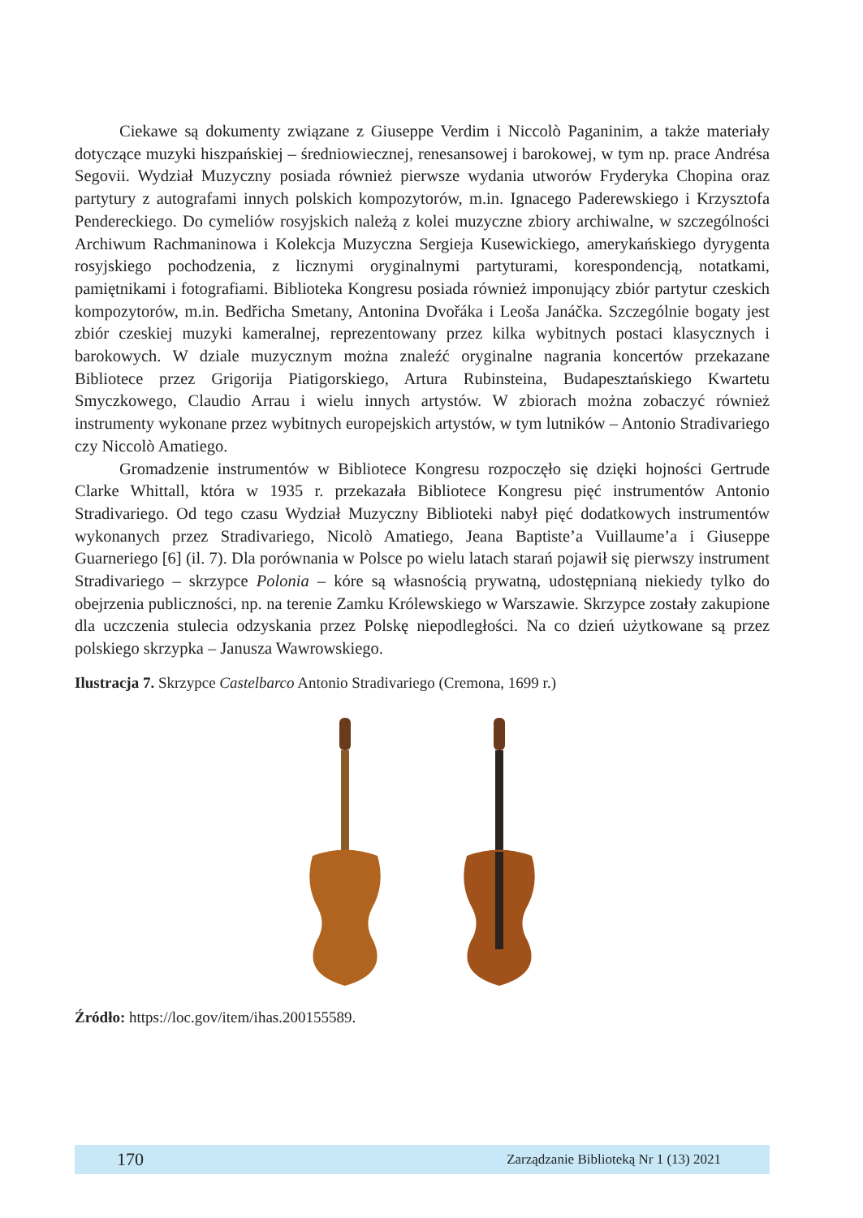Ciekawe są dokumenty związane z Giuseppe Verdim i Niccolò Paganinim, a także materiały dotyczące muzyki hiszpańskiej – średniowiecznej, renesansowej i barokowej, w tym np. prace Andrésa Segovii. Wydział Muzyczny posiada również pierwsze wydania utworów Fryderyka Chopina oraz partytury z autografami innych polskich kompozytorów, m.in. Ignacego Paderewskiego i Krzysztofa Pendereckiego. Do cymeliów rosyjskich należą z kolei muzyczne zbiory archiwalne, w szczególności Archiwum Rachmaninowa i Kolekcja Muzyczna Sergieja Kusewickiego, amerykańskiego dyrygenta rosyjskiego pochodzenia, z licznymi oryginalnymi partyturami, korespondencją, notatkami, pamiętnikami i fotografiami. Biblioteka Kongresu posiada również imponujący zbiór partytur czeskich kompozytorów, m.in. Bedřicha Smetany, Antonina Dvořáka i Leoša Janáčka. Szczególnie bogaty jest zbiór czeskiej muzyki kameralnej, reprezentowany przez kilka wybitnych postaci klasycznych i barokowych. W dziale muzycznym można znaleźć oryginalne nagrania koncertów przekazane Bibliotece przez Grigorija Piatigorskiego, Artura Rubinsteina, Budapesztańskiego Kwartetu Smyczkowego, Claudio Arrau i wielu innych artystów. W zbiorach można zobaczyć również instrumenty wykonane przez wybitnych europejskich artystów, w tym lutników – Antonio Stradivariego czy Niccolò Amatiego.
Gromadzenie instrumentów w Bibliotece Kongresu rozpoczęło się dzięki hojności Gertrude Clarke Whittall, która w 1935 r. przekazała Bibliotece Kongresu pięć instrumentów Antonio Stradivariego. Od tego czasu Wydział Muzyczny Biblioteki nabył pięć dodatkowych instrumentów wykonanych przez Stradivariego, Nicolò Amatiego, Jeana Baptiste’a Vuillaume’a i Giuseppe Guarneriego [6] (il. 7). Dla porównania w Polsce po wielu latach starań pojawił się pierwszy instrument Stradivariego – skrzypce Polonia – kóre są własnością prywatną, udostępnianą niekiedy tylko do obejrzenia publiczności, np. na terenie Zamku Królewskiego w Warszawie. Skrzypce zostały zakupione dla uczczenia stulecia odzyskania przez Polskę niepodległości. Na co dzień użytkowane są przez polskiego skrzypka – Janusza Wawrowskiego.
Ilustracja 7. Skrzypce Castelbarco Antonio Stradivariego (Cremona, 1699 r.)
Źródło: https://loc.gov/item/ihas.200155589.
170 Zarządzanie Biblioteką Nr 1 (13) 2021